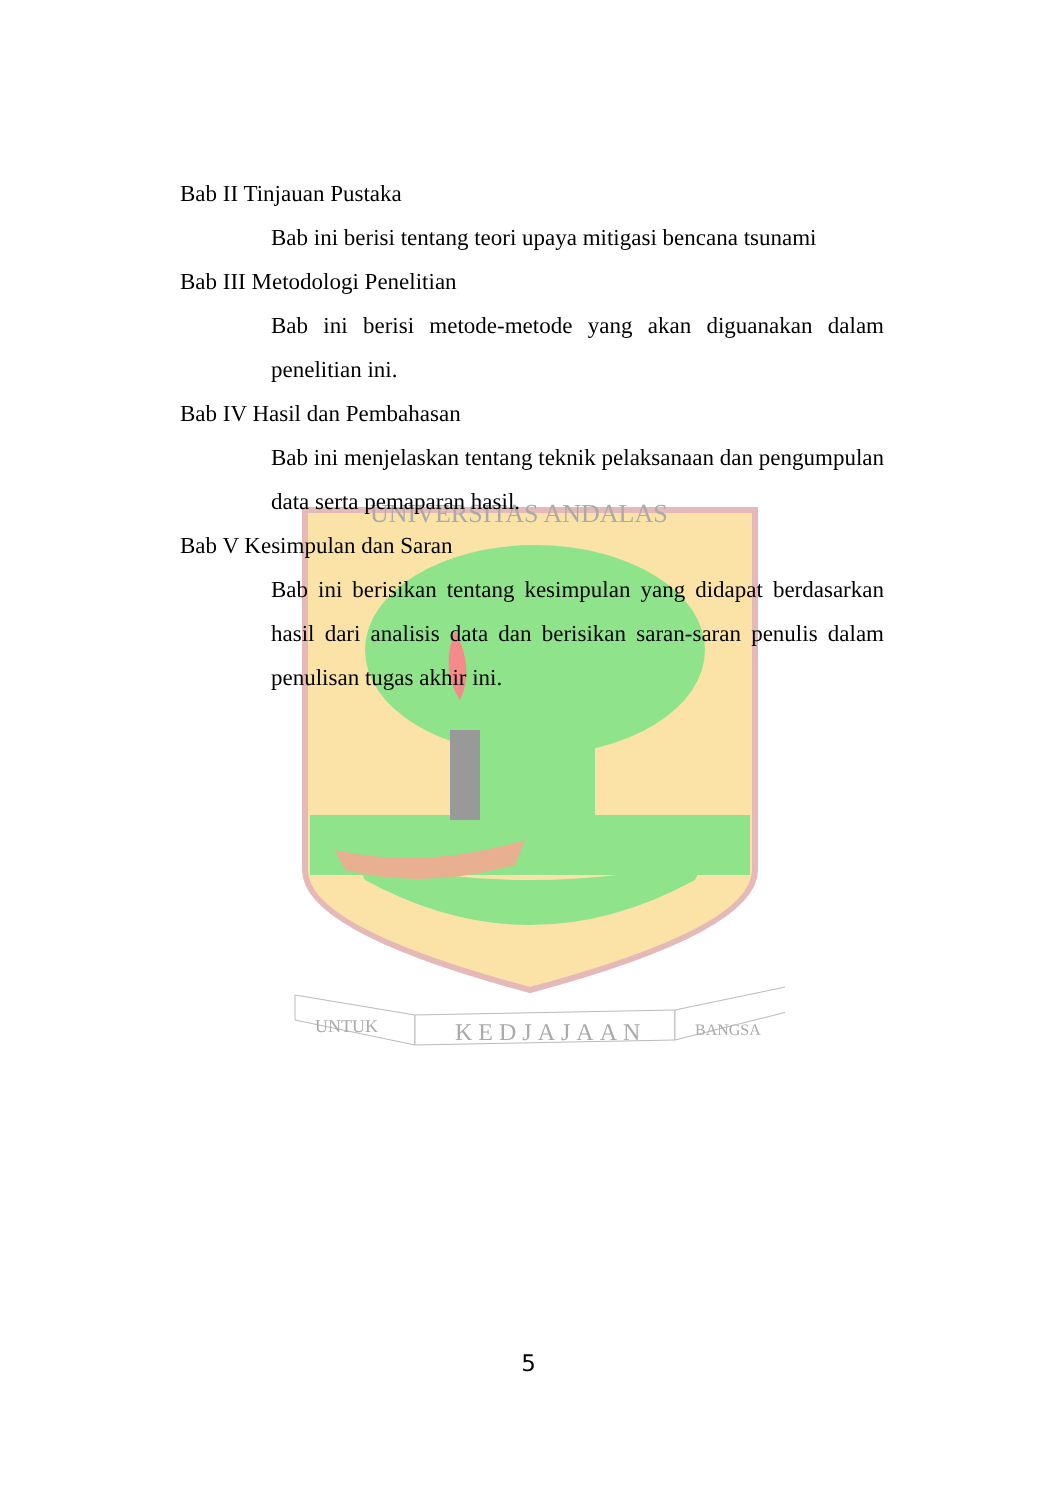UNIVERSITAS ANDALAS
UNTUK
KEDJAJAAN
BANGSA
Bab II Tinjauan Pustaka
Bab ini berisi tentang teori upaya mitigasi bencana tsunami
Bab III Metodologi Penelitian
Bab ini berisi metode-metode yang akan diguanakan dalam penelitian ini.
Bab IV Hasil dan Pembahasan
Bab ini menjelaskan tentang teknik pelaksanaan dan pengumpulan data serta pemaparan hasil.
Bab V Kesimpulan dan Saran
Bab ini berisikan tentang kesimpulan yang didapat berdasarkan hasil dari analisis data dan berisikan saran-saran penulis dalam penulisan tugas akhir ini.
5